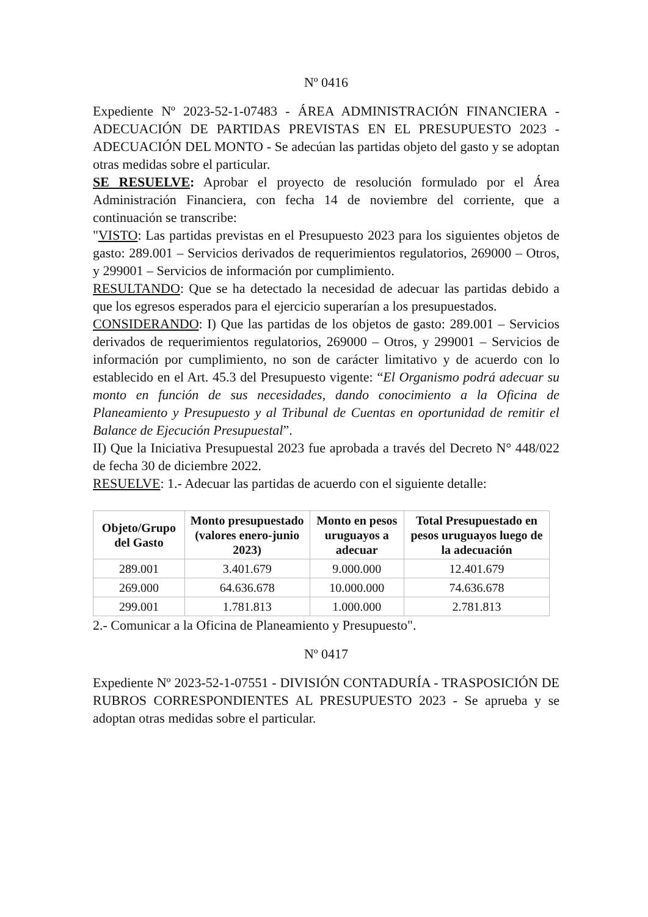Nº 0416
Expediente Nº 2023-52-1-07483 - ÁREA ADMINISTRACIÓN FINANCIERA - ADECUACIÓN DE PARTIDAS PREVISTAS EN EL PRESUPUESTO 2023 - ADECUACIÓN DEL MONTO - Se adecúan las partidas objeto del gasto y se adoptan otras medidas sobre el particular.
SE RESUELVE: Aprobar el proyecto de resolución formulado por el Área Administración Financiera, con fecha 14 de noviembre del corriente, que a continuación se transcribe:
"VISTO: Las partidas previstas en el Presupuesto 2023 para los siguientes objetos de gasto: 289.001 – Servicios derivados de requerimientos regulatorios, 269000 – Otros, y 299001 – Servicios de información por cumplimiento.
RESULTANDO: Que se ha detectado la necesidad de adecuar las partidas debido a que los egresos esperados para el ejercicio superarían a los presupuestados.
CONSIDERANDO: I) Que las partidas de los objetos de gasto: 289.001 – Servicios derivados de requerimientos regulatorios, 269000 – Otros, y 299001 – Servicios de información por cumplimiento, no son de carácter limitativo y de acuerdo con lo establecido en el Art. 45.3 del Presupuesto vigente: “El Organismo podrá adecuar su monto en función de sus necesidades, dando conocimiento a la Oficina de Planeamiento y Presupuesto y al Tribunal de Cuentas en oportunidad de remitir el Balance de Ejecución Presupuestal”.
II) Que la Iniciativa Presupuestal 2023 fue aprobada a través del Decreto N° 448/022 de fecha 30 de diciembre 2022.
RESUELVE: 1.- Adecuar las partidas de acuerdo con el siguiente detalle:
| Objeto/Grupo del Gasto | Monto presupuestado (valores enero-junio 2023) | Monto en pesos uruguayos a adecuar | Total Presupuestado en pesos uruguayos luego de la adecuación |
| --- | --- | --- | --- |
| 289.001 | 3.401.679 | 9.000.000 | 12.401.679 |
| 269.000 | 64.636.678 | 10.000.000 | 74.636.678 |
| 299.001 | 1.781.813 | 1.000.000 | 2.781.813 |
2.- Comunicar a la Oficina de Planeamiento y Presupuesto".
Nº 0417
Expediente Nº 2023-52-1-07551 - DIVISIÓN CONTADURÍA - TRASPOSICIÓN DE RUBROS CORRESPONDIENTES AL PRESUPUESTO 2023 - Se aprueba y se adoptan otras medidas sobre el particular.